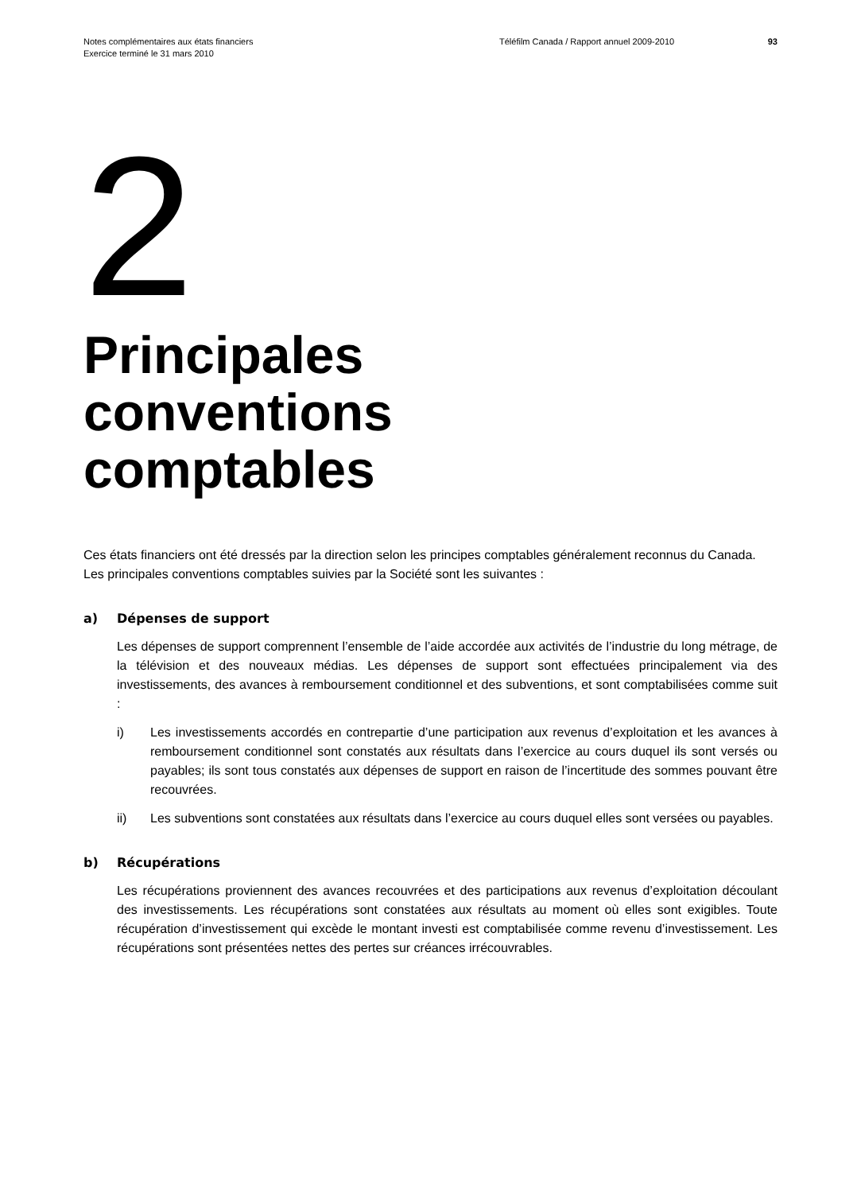Notes complémentaires aux états financiers
Exercice terminé le 31 mars 2010
Téléfilm Canada / Rapport annuel 2009-2010 93
2
Principales
conventions
comptables
Ces états financiers ont été dressés par la direction selon les principes comptables généralement reconnus du Canada. Les principales conventions comptables suivies par la Société sont les suivantes :
a) Dépenses de support
Les dépenses de support comprennent l’ensemble de l’aide accordée aux activités de l’industrie du long métrage, de la télévision et des nouveaux médias. Les dépenses de support sont effectuées principalement via des investissements, des avances à remboursement conditionnel et des subventions, et sont comptabilisées comme suit :
i) Les investissements accordés en contrepartie d’une participation aux revenus d’exploitation et les avances à remboursement conditionnel sont constatés aux résultats dans l’exercice au cours duquel ils sont versés ou payables; ils sont tous constatés aux dépenses de support en raison de l’incertitude des sommes pouvant être recouvrées.
ii) Les subventions sont constatées aux résultats dans l’exercice au cours duquel elles sont versées ou payables.
b) Récupérations
Les récupérations proviennent des avances recouvrées et des participations aux revenus d’exploitation découlant des investissements. Les récupérations sont constatées aux résultats au moment où elles sont exigibles. Toute récupération d’investissement qui excède le montant investi est comptabilisée comme revenu d’investissement. Les récupérations sont présentées nettes des pertes sur créances irrécouvrables.